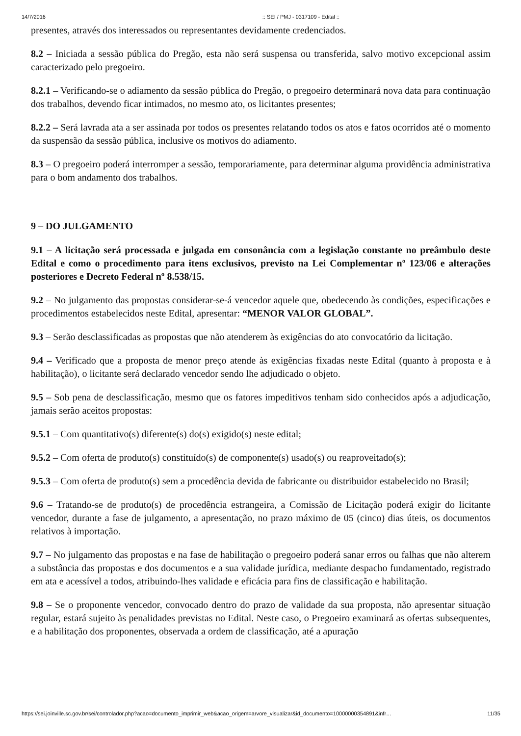14/7/2016:: SEI / PMJ - 0317109 - Edital ::
presentes, através dos interessados ou representantes devidamente credenciados.
8.2 – Iniciada a sessão pública do Pregão, esta não será suspensa ou transferida, salvo motivo excepcional assim caracterizado pelo pregoeiro.
8.2.1 – Verificando-se o adiamento da sessão pública do Pregão, o pregoeiro determinará nova data para continuação dos trabalhos, devendo ficar intimados, no mesmo ato, os licitantes presentes;
8.2.2 – Será lavrada ata a ser assinada por todos os presentes relatando todos os atos e fatos ocorridos até o momento da suspensão da sessão pública, inclusive os motivos do adiamento.
8.3 – O pregoeiro poderá interromper a sessão, temporariamente, para determinar alguma providência administrativa para o bom andamento dos trabalhos.
9 – DO JULGAMENTO
9.1 – A licitação será processada e julgada em consonância com a legislação constante no preâmbulo deste Edital e como o procedimento para itens exclusivos, previsto na Lei Complementar nº 123/06 e alterações posteriores e Decreto Federal nº 8.538/15.
9.2 – No julgamento das propostas considerar-se-á vencedor aquele que, obedecendo às condições, especificações e procedimentos estabelecidos neste Edital, apresentar: “MENOR VALOR GLOBAL”.
9.3 – Serão desclassificadas as propostas que não atenderem às exigências do ato convocatório da licitação.
9.4 – Verificado que a proposta de menor preço atende às exigências fixadas neste Edital (quanto à proposta e à habilitação), o licitante será declarado vencedor sendo lhe adjudicado o objeto.
9.5 – Sob pena de desclassificação, mesmo que os fatores impeditivos tenham sido conhecidos após a adjudicação, jamais serão aceitos propostas:
9.5.1 – Com quantitativo(s) diferente(s) do(s) exigido(s) neste edital;
9.5.2 – Com oferta de produto(s) constituído(s) de componente(s) usado(s) ou reaproveitado(s);
9.5.3 – Com oferta de produto(s) sem a procedência devida de fabricante ou distribuidor estabelecido no Brasil;
9.6 – Tratando-se de produto(s) de procedência estrangeira, a Comissão de Licitação poderá exigir do licitante vencedor, durante a fase de julgamento, a apresentação, no prazo máximo de 05 (cinco) dias úteis, os documentos relativos à importação.
9.7 – No julgamento das propostas e na fase de habilitação o pregoeiro poderá sanar erros ou falhas que não alterem a substância das propostas e dos documentos e a sua validade jurídica, mediante despacho fundamentado, registrado em ata e acessível a todos, atribuindo-lhes validade e eficácia para fins de classificação e habilitação.
9.8 – Se o proponente vencedor, convocado dentro do prazo de validade da sua proposta, não apresentar situação regular, estará sujeito às penalidades previstas no Edital. Neste caso, o Pregoeiro examinará as ofertas subsequentes, e a habilitação dos proponentes, observada a ordem de classificação, até a apuração
https://sei.joinville.sc.gov.br/sei/controlador.php?acao=documento_imprimir_web&acao_origem=arvore_visualizar&id_documento=10000000354891&infr… 11/35